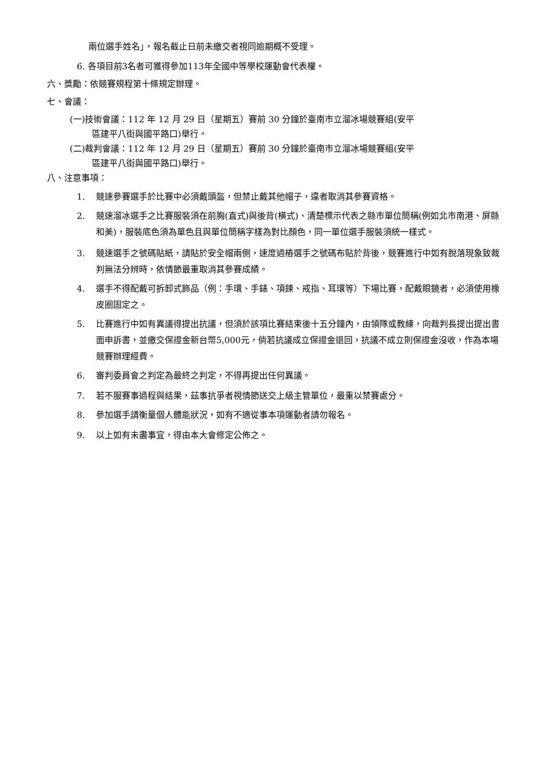兩位選手姓名」，報名截止日前未繳交者視同逾期概不受理。
6. 各項目前3名者可獲得參加113年全國中等學校運動會代表權。
六、獎勵：依競賽規程第十條規定辦理。
七、會議：
(一)技術會議：112 年 12 月 29 日（星期五）賽前 30 分鐘於臺南市立溜冰場競賽組(安平
區建平八街與國平路口)舉行。
(二)裁判會議：112 年 12 月 29 日（星期五）賽前 30 分鐘於臺南市立溜冰場競賽組(安平
區建平八街與國平路口)舉行。
八、注意事項：
1. 競速參賽選手於比賽中必須戴頭盔，但禁止戴其他帽子，違者取消其參賽資格。
2. 競速溜冰選手之比賽服裝須在前胸(直式)與後背(橫式)、清楚標示代表之縣市單位簡稱(例如北市南港、屏縣和美)，服裝底色須為單色且與單位簡稱字樣為對比顏色，同一單位選手服裝須統一樣式。
3. 競速選手之號碼貼紙，請貼於安全帽兩側，速度過樁選手之號碼布貼於背後，競賽進行中如有脫落現象致裁判無法分辨時，依情節最重取消其參賽成績。
4. 選手不得配戴可拆卸式飾品（例：手環、手錶、項鍊、戒指、耳環等）下場比賽，配戴眼鏡者，必須使用橡皮圈固定之。
5. 比賽進行中如有異議得提出抗議，但須於該項比賽結束後十五分鐘內，由領隊或教練，向裁判長提出提出書面申訴書，並繳交保證金新台幣5,000元，倘若抗議成立保證金退回，抗議不成立則保證金沒收，作為本場競賽辦理經費。
6. 審判委員會之判定為最終之判定，不得再提出任何異議。
7. 若不服賽事過程與結果，茲事抗爭者視情節送交上級主管單位，最重以禁賽處分。
8. 參加選手請衡量個人體能狀況，如有不適從事本項運動者請勿報名。
9. 以上如有未盡事宜，得由本大會修定公佈之。